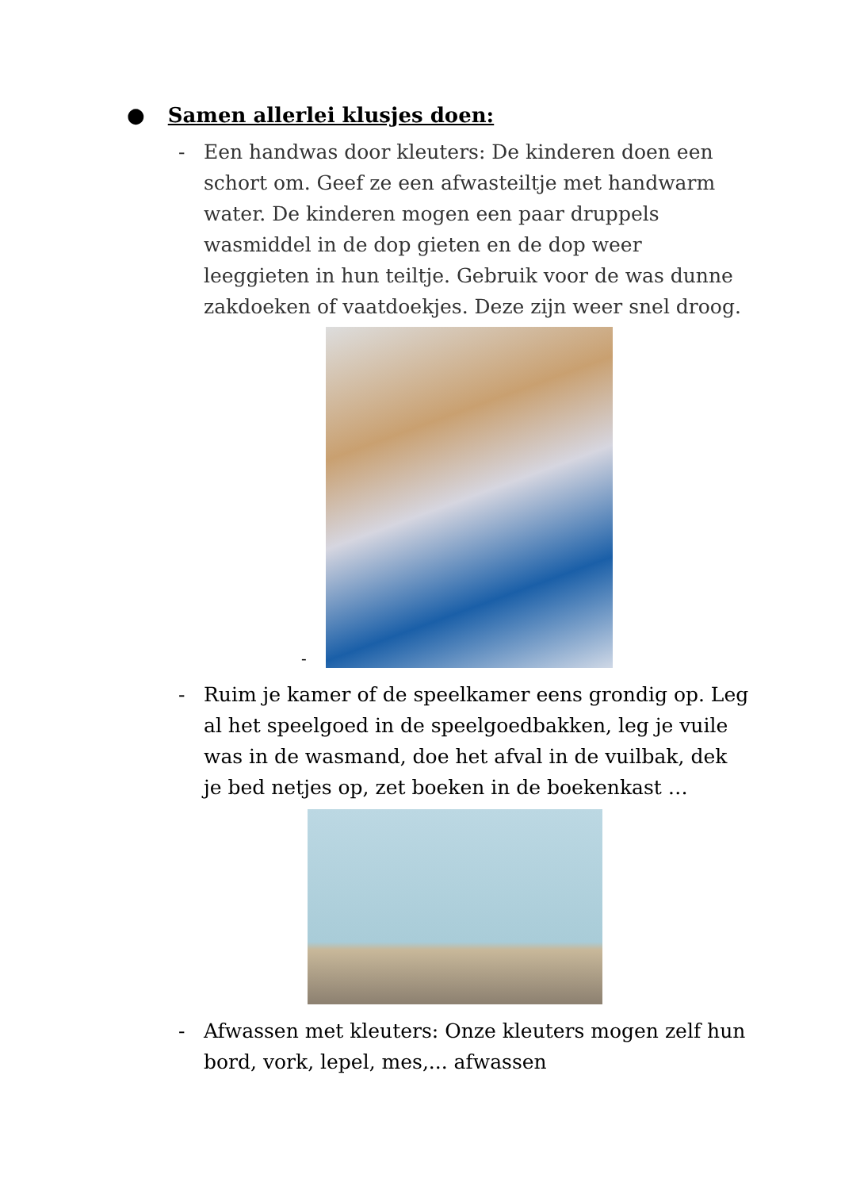● Samen allerlei klusjes doen:
- Een handwas door kleuters: De kinderen doen een schort om. Geef ze een afwasteiltje met handwarm water. De kinderen mogen een paar druppels wasmiddel in de dop gieten en de dop weer leeggieten in hun teiltje. Gebruik voor de was dunne zakdoeken of vaatdoekjes. Deze zijn weer snel droog.
-
- Ruim je kamer of de speelkamer eens grondig op. Leg al het speelgoed in de speelgoedbakken, leg je vuile was in de wasmand, doe het afval in de vuilbak, dek je bed netjes op, zet boeken in de boekenkast …
- Afwassen met kleuters: Onze kleuters mogen zelf hun bord, vork, lepel, mes,... afwassen